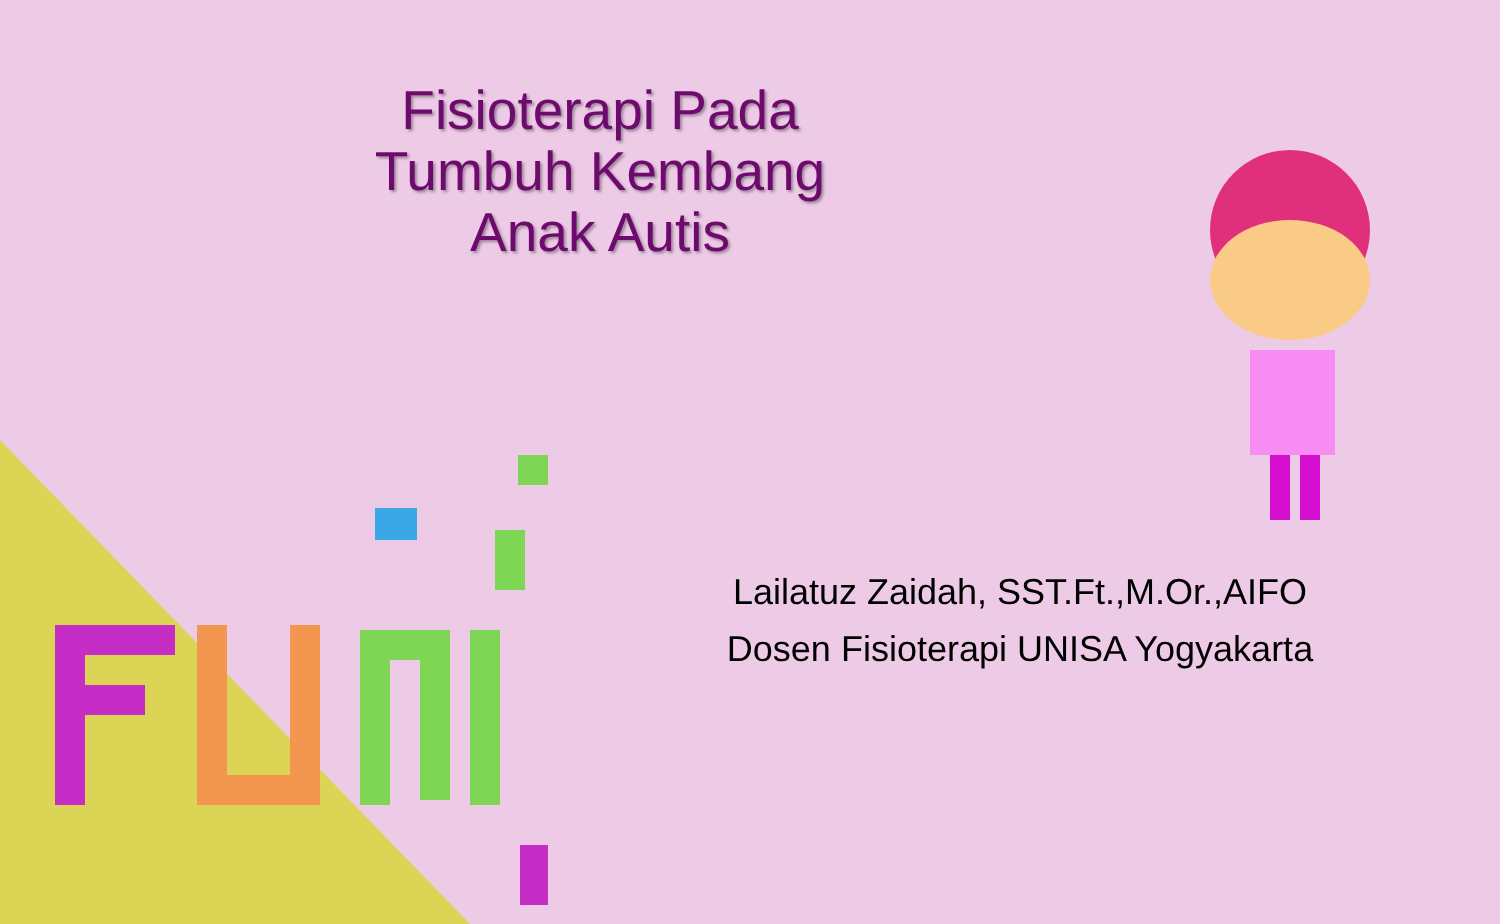Fisioterapi Pada Tumbuh Kembang Anak Autis
Lailatuz Zaidah, SST.Ft.,M.Or.,AIFO
Dosen Fisioterapi UNISA Yogyakarta